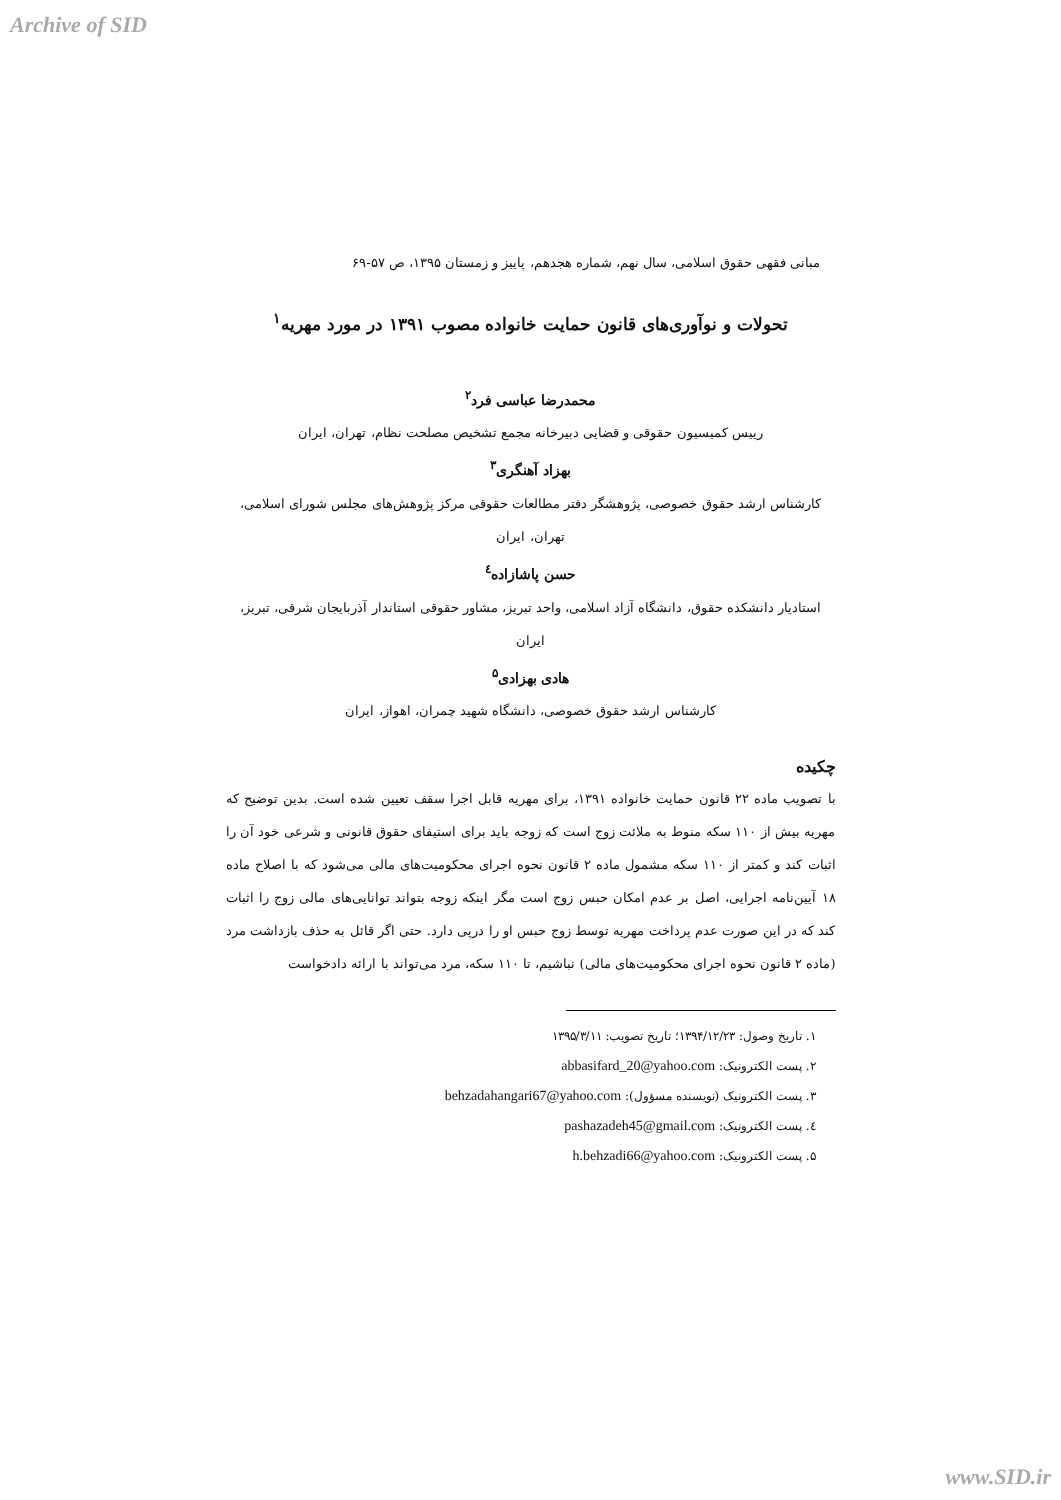Archive of SID
مبانی فقهی حقوق اسلامی، سال نهم، شماره هجدهم، پاییز و زمستان ۱۳۹۵، ص ۵۷-۶۹
تحولات و نوآوری‌های قانون حمایت خانواده مصوب ۱۳۹۱ در مورد مهریه<sup>۱</sup>
محمدرضا عباسی فرد<sup>۲</sup>
رییس کمیسیون حقوقی و قضایی دبیرخانه مجمع تشخیص مصلحت نظام، تهران، ایران
بهزاد آهنگری<sup>۳</sup>
کارشناس ارشد حقوق خصوصی، پژوهشگر دفتر مطالعات حقوقی مرکز پژوهش‌های مجلس شورای اسلامی، تهران، ایران
حسن پاشازاده<sup>٤</sup>
استادیار دانشکده حقوق، دانشگاه آزاد اسلامی، واحد تبریز، مشاور حقوقی استاندار آذربایجان شرقی، تبریز، ایران
هادی بهزادی<sup>۵</sup>
کارشناس ارشد حقوق خصوصی، دانشگاه شهید چمران، اهواز، ایران
چکیده
با تصویب ماده ۲۲ قانون حمایت خانواده ۱۳۹۱، برای مهریه قابل اجرا سقف تعیین شده است. بدین توضیح که مهریه بیش از ۱۱۰ سکه منوط به ملائت زوج است که زوجه باید برای استیفای حقوق قانونی و شرعی خود آن را اثبات کند و کمتر از ۱۱۰ سکه مشمول ماده ۲ قانون نحوه اجرای محکومیت‌های مالی می‌شود که با اصلاح ماده ۱۸ آیین‌نامه اجرایی، اصل بر عدم امکان حبس زوج است مگر اینکه زوجه بتواند توانایی‌های مالی زوج را اثبات کند که در این صورت عدم پرداخت مهریه توسط زوج حبس او را درپی دارد. حتی اگر قائل به حذف بازداشت مرد (ماده ۲ قانون نحوه اجرای محکومیت‌های مالی) نباشیم، تا ۱۱۰ سکه، مرد می‌تواند با ارائه دادخواست
۱. تاریخ وصول: ۱۳۹۴/۱۲/۲۳؛ تاریخ تصویب: ۱۳۹۵/۳/۱۱
۲. پست الکترونیک: abbasifard_20@yahoo.com
۳. پست الکترونیک (نویسنده مسؤول): behzadahangari67@yahoo.com
٤. پست الکترونیک: pashazadeh45@gmail.com
۵. پست الکترونیک: h.behzadi66@yahoo.com
www.SID.ir